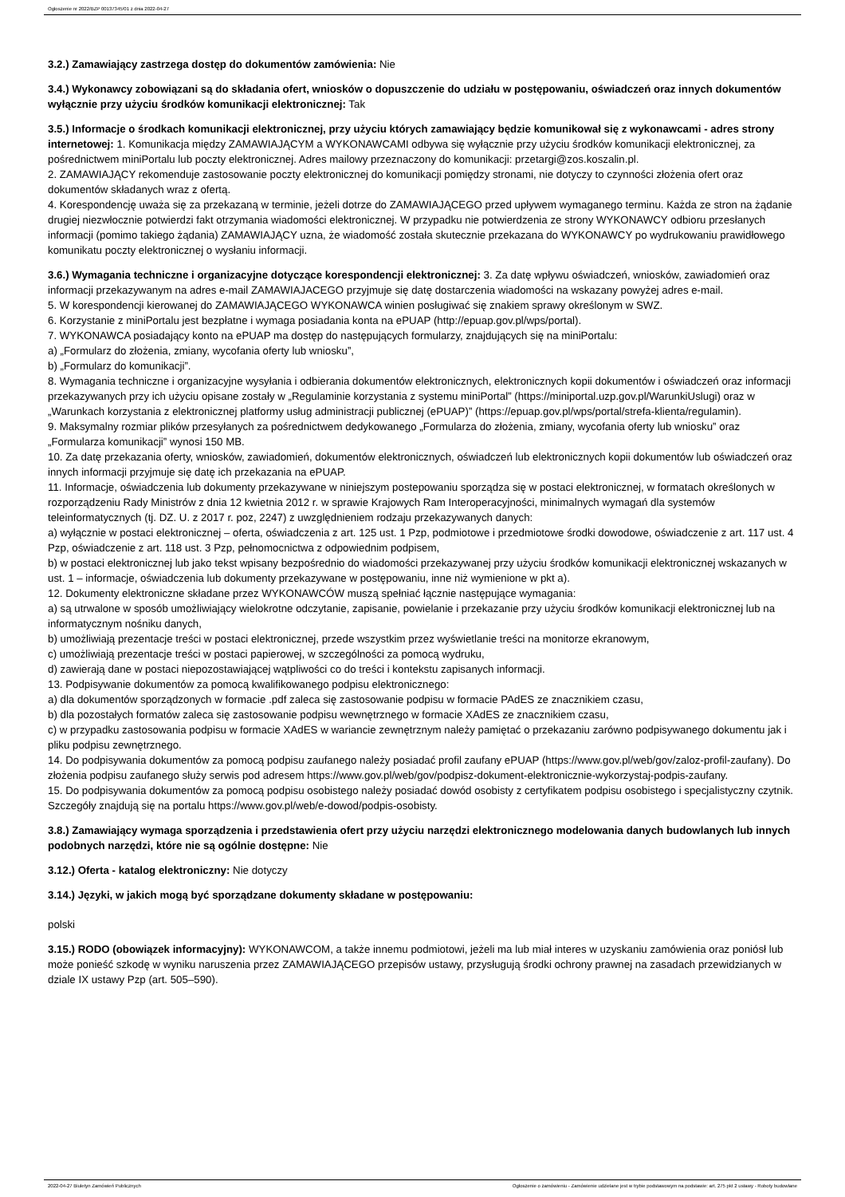Ogłoszenie nr 2022/BZP 00137345/01 z dnia 2022-04-27
3.2.) Zamawiający zastrzega dostęp do dokumentów zamówienia: Nie
3.4.) Wykonawcy zobowiązani są do składania ofert, wniosków o dopuszczenie do udziału w postępowaniu, oświadczeń oraz innych dokumentów wyłącznie przy użyciu środków komunikacji elektronicznej: Tak
3.5.) Informacje o środkach komunikacji elektronicznej, przy użyciu których zamawiający będzie komunikował się z wykonawcami - adres strony internetowej: 1. Komunikacja między ZAMAWIAJĄCYM a WYKONAWCAMI odbywa się wyłącznie przy użyciu środków komunikacji elektronicznej, za pośrednictwem miniPortalu lub poczty elektronicznej. Adres mailowy przeznaczony do komunikacji: przetargi@zos.koszalin.pl.
2. ZAMAWIAJĄCY rekomenduje zastosowanie poczty elektronicznej do komunikacji pomiędzy stronami, nie dotyczy to czynności złożenia ofert oraz dokumentów składanych wraz z ofertą.
4. Korespondencję uważa się za przekazaną w terminie, jeżeli dotrze do ZAMAWIAJĄCEGO przed upływem wymaganego terminu. Każda ze stron na żądanie drugiej niezwłocznie potwierdzi fakt otrzymania wiadomości elektronicznej. W przypadku nie potwierdzenia ze strony WYKONAWCY odbioru przesłanych informacji (pomimo takiego żądania) ZAMAWIAJĄCY uzna, że wiadomość została skutecznie przekazana do WYKONAWCY po wydrukowaniu prawidłowego komunikatu poczty elektronicznej o wysłaniu informacji.
3.6.) Wymagania techniczne i organizacyjne dotyczące korespondencji elektronicznej: 3. Za datę wpływu oświadczeń, wniosków, zawiadomień oraz informacji przekazywanym na adres e-mail ZAMAWIAJACEGO przyjmuje się datę dostarczenia wiadomości na wskazany powyżej adres e-mail.
5. W korespondencji kierowanej do ZAMAWIAJĄCEGO WYKONAWCA winien posługiwać się znakiem sprawy określonym w SWZ.
6. Korzystanie z miniPortalu jest bezpłatne i wymaga posiadania konta na ePUAP (http://epuap.gov.pl/wps/portal).
7. WYKONAWCA posiadający konto na ePUAP ma dostęp do następujących formularzy, znajdujących się na miniPortalu:
a) „Formularz do złożenia, zmiany, wycofania oferty lub wniosku”,
b) „Formularz do komunikacji”.
8. Wymagania techniczne i organizacyjne wysyłania i odbierania dokumentów elektronicznych, elektronicznych kopii dokumentów i oświadczeń oraz informacji przekazywanych przy ich użyciu opisane zostały w „Regulaminie korzystania z systemu miniPortal” (https://miniportal.uzp.gov.pl/WarunkiUslugi) oraz w „Warunkach korzystania z elektronicznej platformy usług administracji publicznej (ePUAP)” (https://epuap.gov.pl/wps/portal/strefa-klienta/regulamin).
9. Maksymalny rozmiar plików przesyłanych za pośrednictwem dedykowanego „Formularza do złożenia, zmiany, wycofania oferty lub wniosku” oraz „Formularza komunikacji” wynosi 150 MB.
10. Za datę przekazania oferty, wniosków, zawiadomień, dokumentów elektronicznych, oświadczeń lub elektronicznych kopii dokumentów lub oświadczeń oraz innych informacji przyjmuje się datę ich przekazania na ePUAP.
11. Informacje, oświadczenia lub dokumenty przekazywane w niniejszym postepowaniu sporządza się w postaci elektronicznej, w formatach określonych w rozporządzeniu Rady Ministrów z dnia 12 kwietnia 2012 r. w sprawie Krajowych Ram Interoperacyjności, minimalnych wymagań dla systemów teleinformatycznych (tj. DZ. U. z 2017 r. poz, 2247) z uwzględnieniem rodzaju przekazywanych danych:
a) wyłącznie w postaci elektronicznej – oferta, oświadczenia z art. 125 ust. 1 Pzp, podmiotowe i przedmiotowe środki dowodowe, oświadczenie z art. 117 ust. 4 Pzp, oświadczenie z art. 118 ust. 3 Pzp, pełnomocnictwa z odpowiednim podpisem,
b) w postaci elektronicznej lub jako tekst wpisany bezpośrednio do wiadomości przekazywanej przy użyciu środków komunikacji elektronicznej wskazanych w ust. 1 – informacje, oświadczenia lub dokumenty przekazywane w postępowaniu, inne niż wymienione w pkt a).
12. Dokumenty elektroniczne składane przez WYKONAWCÓW muszą spełniać łącznie następujące wymagania:
a) są utrwalone w sposób umożliwiający wielokrotne odczytanie, zapisanie, powielanie i przekazanie przy użyciu środków komunikacji elektronicznej lub na informatycznym nośniku danych,
b) umożliwiają prezentacje treści w postaci elektronicznej, przede wszystkim przez wyświetlanie treści na monitorze ekranowym,
c) umożliwiają prezentacje treści w postaci papierowej, w szczególności za pomocą wydruku,
d) zawierają dane w postaci niepozostawiającej wątpliwości co do treści i kontekstu zapisanych informacji.
13. Podpisywanie dokumentów za pomocą kwalifikowanego podpisu elektronicznego:
a) dla dokumentów sporządzonych w formacie .pdf zaleca się zastosowanie podpisu w formacie PAdES ze znacznikiem czasu,
b) dla pozostałych formatów zaleca się zastosowanie podpisu wewnętrznego w formacie XAdES ze znacznikiem czasu,
c) w przypadku zastosowania podpisu w formacie XAdES w wariancie zewnętrznym należy pamiętać o przekazaniu zarówno podpisywanego dokumentu jak i pliku podpisu zewnętrznego.
14. Do podpisywania dokumentów za pomocą podpisu zaufanego należy posiadać profil zaufany ePUAP (https://www.gov.pl/web/gov/zaloz-profil-zaufany). Do złożenia podpisu zaufanego służy serwis pod adresem https://www.gov.pl/web/gov/podpisz-dokument-elektronicznie-wykorzystaj-podpis-zaufany.
15. Do podpisywania dokumentów za pomocą podpisu osobistego należy posiadać dowód osobisty z certyfikatem podpisu osobistego i specjalistyczny czytnik. Szczegóły znajdują się na portalu https://www.gov.pl/web/e-dowod/podpis-osobisty.
3.8.) Zamawiający wymaga sporządzenia i przedstawienia ofert przy użyciu narzędzi elektronicznego modelowania danych budowlanych lub innych podobnych narzędzi, które nie są ogólnie dostępne: Nie
3.12.) Oferta - katalog elektroniczny: Nie dotyczy
3.14.) Języki, w jakich mogą być sporządzane dokumenty składane w postępowaniu:
polski
3.15.) RODO (obowiązek informacyjny): WYKONAWCOM, a także innemu podmiotowi, jeżeli ma lub miał interes w uzyskaniu zamówienia oraz poniósł lub może ponieść szkodę w wyniku naruszenia przez ZAMAWIAJĄCEGO przepisów ustawy, przysługują środki ochrony prawnej na zasadach przewidzianych w dziale IX ustawy Pzp (art. 505–590).
2022-04-27 Biuletyn Zamówień Publicznych Ogłoszenie o zamówieniu - Zamówienie udzielane jest w trybie podstawowym na podstawie: art. 275 pkt 2 ustawy - Roboty budowlane